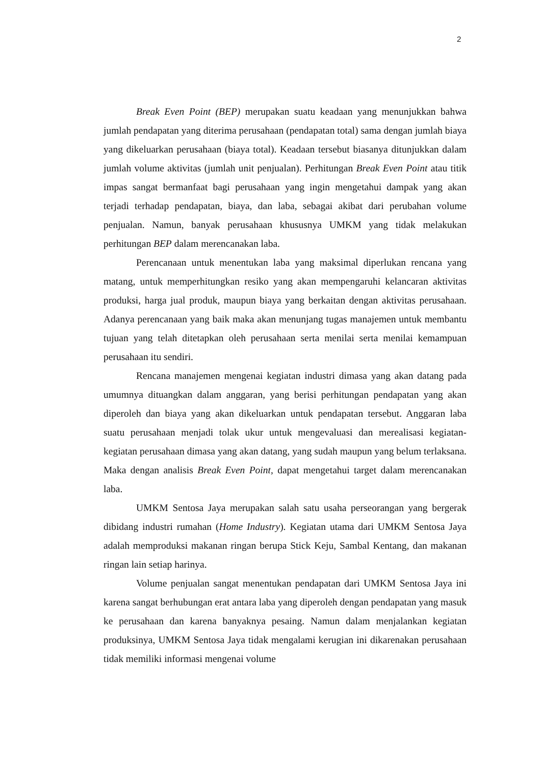2
Break Even Point (BEP) merupakan suatu keadaan yang menunjukkan bahwa jumlah pendapatan yang diterima perusahaan (pendapatan total) sama dengan jumlah biaya yang dikeluarkan perusahaan (biaya total). Keadaan tersebut biasanya ditunjukkan dalam jumlah volume aktivitas (jumlah unit penjualan). Perhitungan Break Even Point atau titik impas sangat bermanfaat bagi perusahaan yang ingin mengetahui dampak yang akan terjadi terhadap pendapatan, biaya, dan laba, sebagai akibat dari perubahan volume penjualan. Namun, banyak perusahaan khususnya UMKM yang tidak melakukan perhitungan BEP dalam merencanakan laba.
Perencanaan untuk menentukan laba yang maksimal diperlukan rencana yang matang, untuk memperhitungkan resiko yang akan mempengaruhi kelancaran aktivitas produksi, harga jual produk, maupun biaya yang berkaitan dengan aktivitas perusahaan. Adanya perencanaan yang baik maka akan menunjang tugas manajemen untuk membantu tujuan yang telah ditetapkan oleh perusahaan serta menilai serta menilai kemampuan perusahaan itu sendiri.
Rencana manajemen mengenai kegiatan industri dimasa yang akan datang pada umumnya dituangkan dalam anggaran, yang berisi perhitungan pendapatan yang akan diperoleh dan biaya yang akan dikeluarkan untuk pendapatan tersebut. Anggaran laba suatu perusahaan menjadi tolak ukur untuk mengevaluasi dan merealisasi kegiatan-kegiatan perusahaan dimasa yang akan datang, yang sudah maupun yang belum terlaksana. Maka dengan analisis Break Even Point, dapat mengetahui target dalam merencanakan laba.
UMKM Sentosa Jaya merupakan salah satu usaha perseorangan yang bergerak dibidang industri rumahan (Home Industry). Kegiatan utama dari UMKM Sentosa Jaya adalah memproduksi makanan ringan berupa Stick Keju, Sambal Kentang, dan makanan ringan lain setiap harinya.
Volume penjualan sangat menentukan pendapatan dari UMKM Sentosa Jaya ini karena sangat berhubungan erat antara laba yang diperoleh dengan pendapatan yang masuk ke perusahaan dan karena banyaknya pesaing. Namun dalam menjalankan kegiatan produksinya, UMKM Sentosa Jaya tidak mengalami kerugian ini dikarenakan perusahaan tidak memiliki informasi mengenai volume